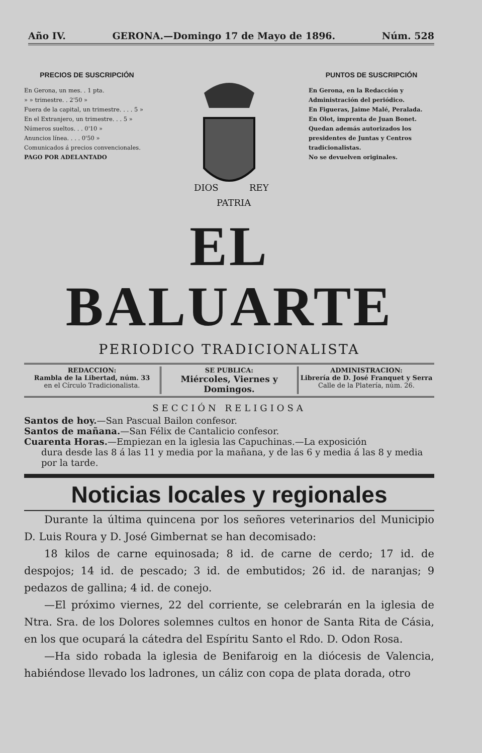Año IV. GERONA.—Domingo 17 de Mayo de 1896. Núm. 528
PRECIOS DE SUSCRIPCIÓN
En Gerona, un mes. . 1 pta.
» » trimestre. . 2'50 »
Fuera de la capital, un trimestre. . . . 5 »
En el Extranjero, un trimestre. . . 5 »
Números sueltos. . . 0'10 »
Anuncios línea. . . . 0'50 »
Comunicados á precios convencionales.
PAGO POR ADELANTADO
DIOS
PATRIA
REY
PUNTOS DE SUSCRIPCIÓN
En Gerona, en la Redacción y Administración del periódico.
En Figueras, Jaime Malé, Peralada.
En Olot, imprenta de Juan Bonet.
Quedan además autorizados los presidentes de Juntas y Centros tradicionalistas.
No se devuelven originales.
EL BALUARTE
PERIODICO TRADICIONALISTA
REDACCION:
Rambla de la Libertad, núm. 33
en el Círculo Tradicionalista.
SE PUBLICA:
Miércoles, Viernes y Domingos.
ADMINISTRACION:
Librería de D. José Franquet y Serra
Calle de la Platería, núm. 26.
SECCIÓN RELIGIOSA
Santos de hoy.—San Pascual Bailon confesor.
Santos de mañana.—San Félix de Cantalicio confesor.
Cuarenta Horas.—Empiezan en la iglesia las Capuchinas.—La exposición
dura desde las 8 á las 11 y media por la mañana, y de las 6 y media á las 8 y media por la tarde.
Noticias locales y regionales
Durante la última quincena por los señores veterinarios del Municipio D. Luis Roura y D. José Gimbernat se han decomisado:
18 kilos de carne equinosada; 8 id. de carne de cerdo; 17 id. de despojos; 14 id. de pescado; 3 id. de embutidos; 26 id. de naranjas; 9 pedazos de gallina; 4 id. de conejo.
—El próximo viernes, 22 del corriente, se celebrarán en la iglesia de Ntra. Sra. de los Dolores solemnes cultos en honor de Santa Rita de Cásia, en los que ocupará la cátedra del Espíritu Santo el Rdo. D. Odon Rosa.
—Ha sido robada la iglesia de Benifaroig en la diócesis de Valencia, habiéndose llevado los ladrones, un cáliz con copa de plata dorada, otro